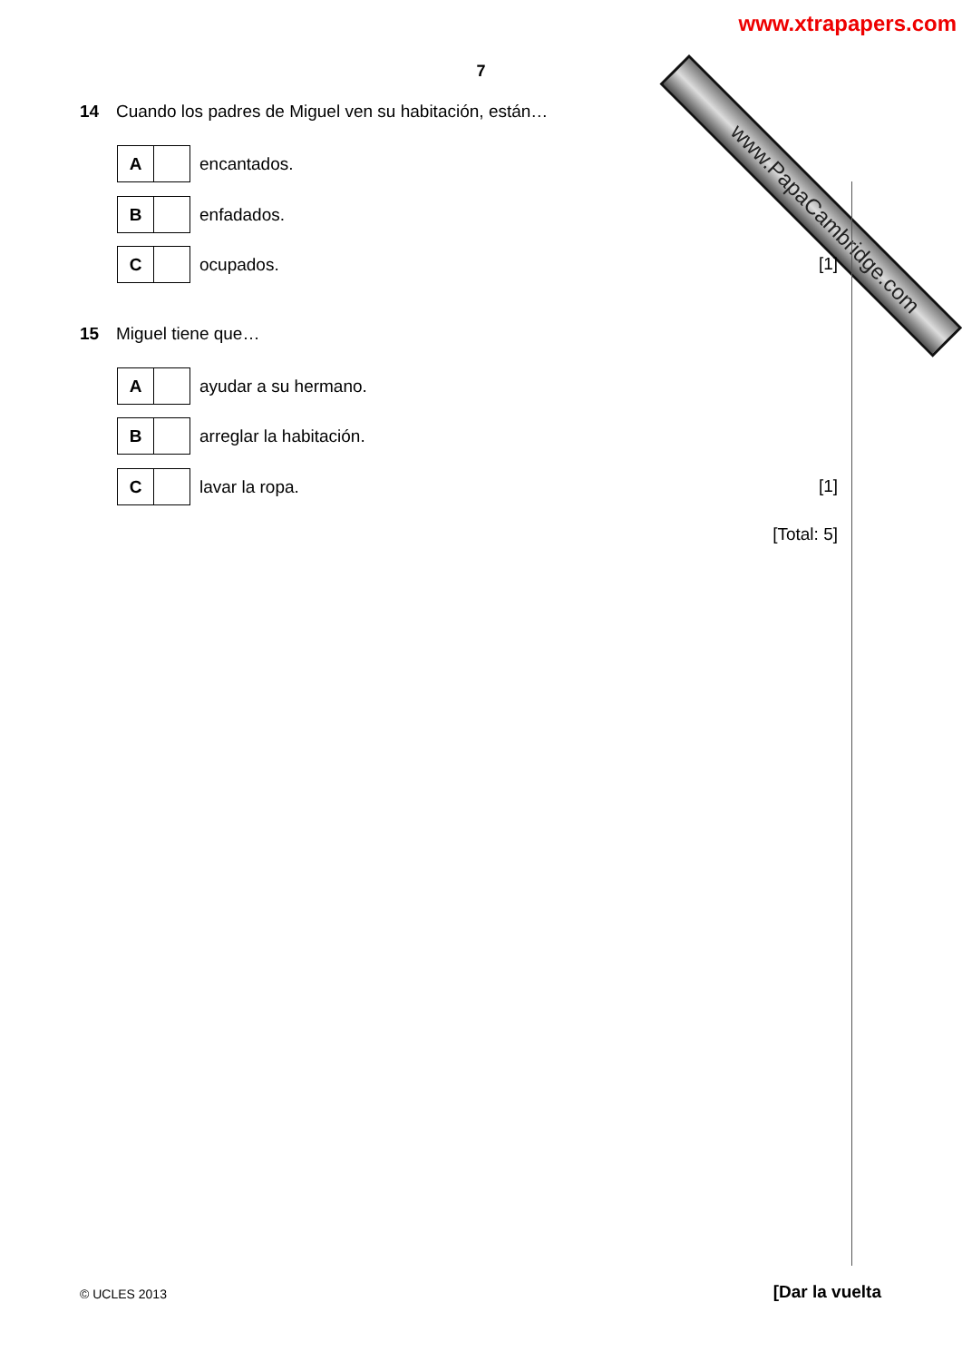www.PapaCambridge.com
www.xtrapapers.com
7
14 Cuando los padres de Miguel ven su habitación, están…
A
encantados.
B
enfadados.
C
ocupados.
[1]
15 Miguel tiene que…
A
ayudar a su hermano.
B
arreglar la habitación.
C
lavar la ropa.
[1]
[Total: 5]
© UCLES 2013 [Dar la vuelta